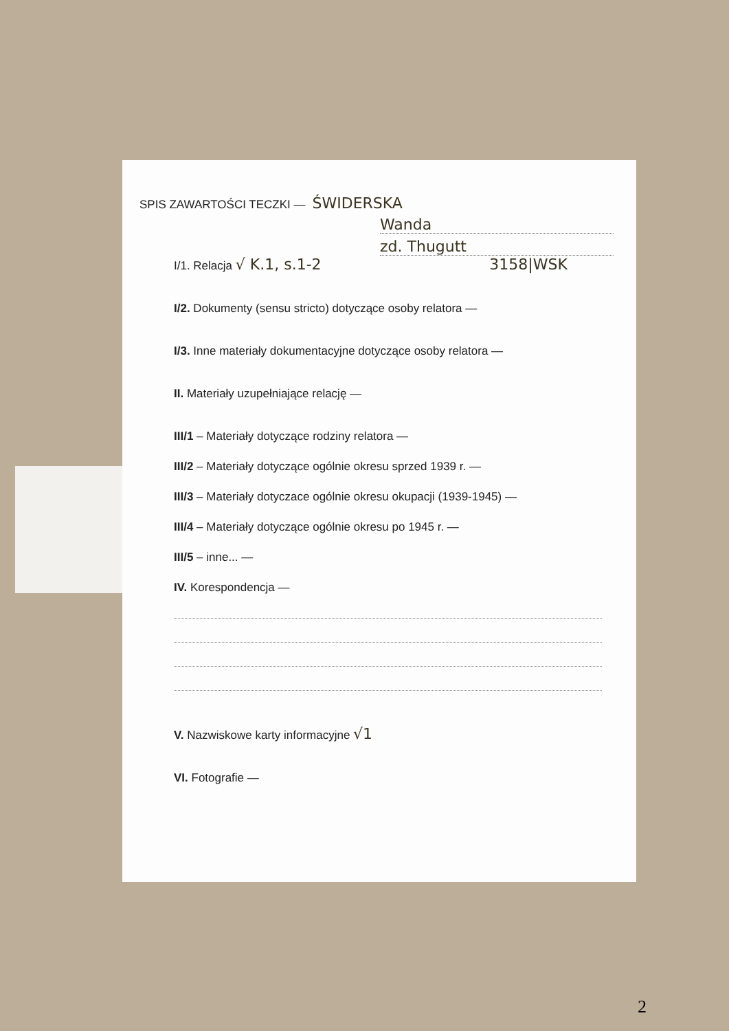SPIS ZAWARTOŚCI TECZKI — ŚWIDERSKA
Wanda
zd. Thugutt
I/1. Relacja √ K.1, s.1-2 3158|WSK
I/2. Dokumenty (sensu stricto) dotyczące osoby relatora —
I/3. Inne materiały dokumentacyjne dotyczące osoby relatora —
II. Materiały uzupełniające relację —
III/1 – Materiały dotyczące rodziny relatora —
III/2 – Materiały dotyczące ogólnie okresu sprzed 1939 r. —
III/3 – Materiały dotyczace ogólnie okresu okupacji (1939-1945) —
III/4 – Materiały dotyczące ogólnie okresu po 1945 r. —
III/5 – inne... —
IV. Korespondencja —
V. Nazwiskowe karty informacyjne √1
VI. Fotografie —
2